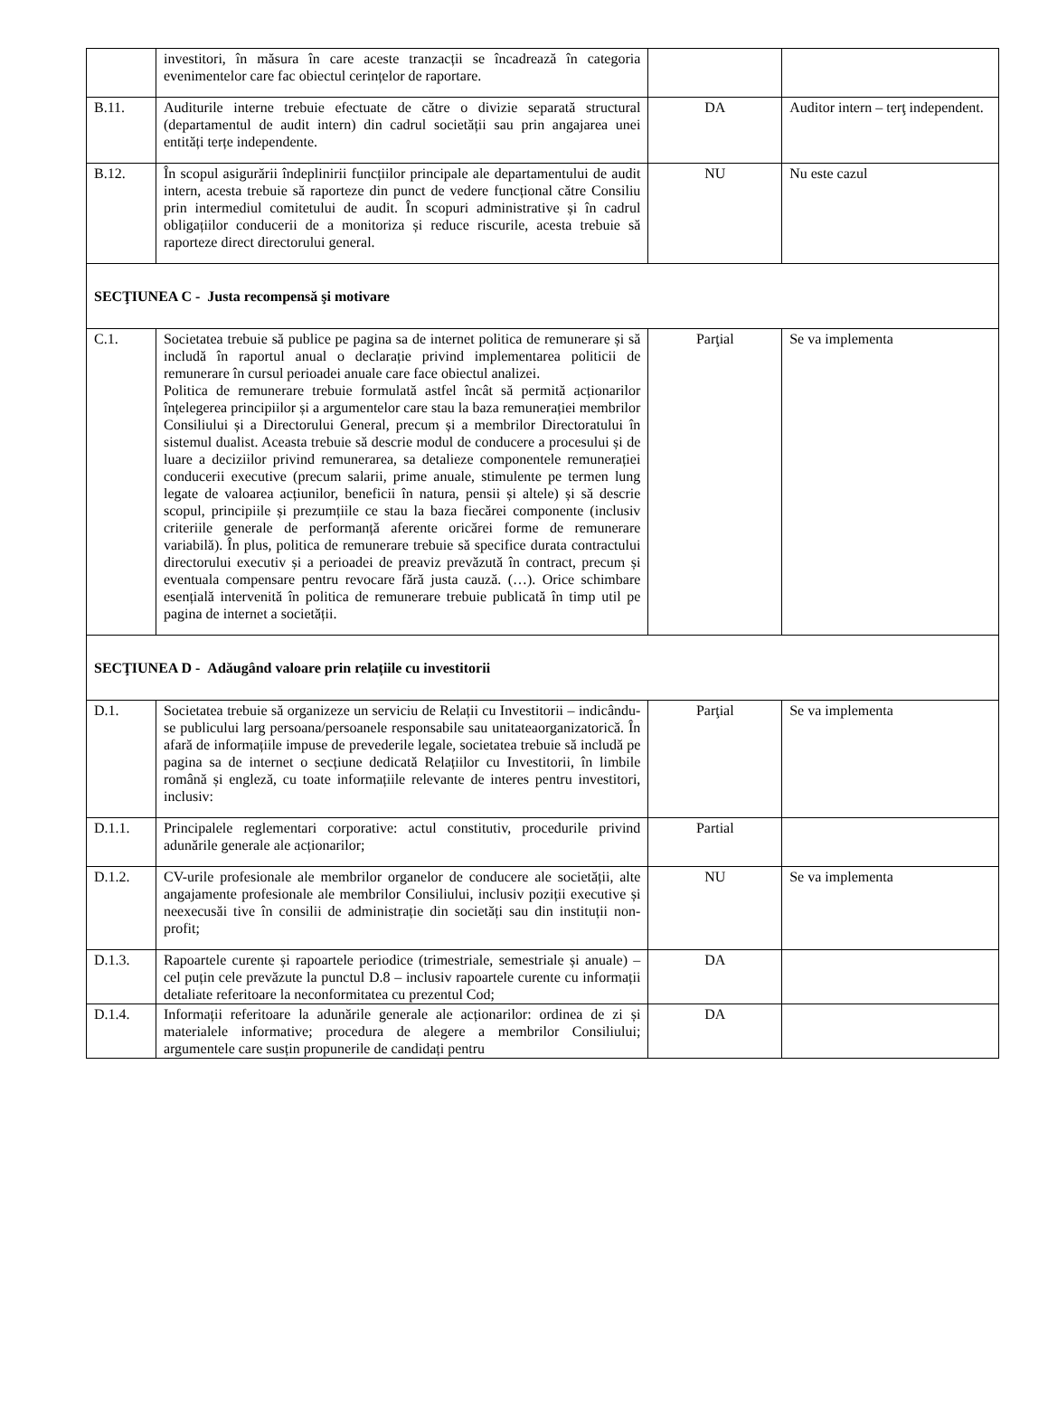| | investitori, în măsura în care aceste tranzacții se încadrează în categoria evenimentelor care fac obiectul cerințelor de raportare. | | |
| B.11. | Auditurile interne trebuie efectuate de către o divizie separată structural (departamentul de audit intern) din cadrul societății sau prin angajarea unei entități terțe independente. | DA | Auditor intern – terţ independent. |
| B.12. | În scopul asigurării îndeplinirii funcțiilor principale ale departamentului de audit intern, acesta trebuie să raporteze din punct de vedere funcțional către Consiliu prin intermediul comitetului de audit. În scopuri administrative și în cadrul obligațiilor conducerii de a monitoriza și reduce riscurile, acesta trebuie să raporteze direct directorului general. | NU | Nu este cazul |
| SECŢIUNEA C - Justa recompensă şi motivare | | | |
| C.1. | Societatea trebuie să publice pe pagina sa de internet politica de remunerare și să includă în raportul anual o declarație privind implementarea politicii de remunerare în cursul perioadei anuale care face obiectul analizei. Politica de remunerare trebuie formulată astfel încât să permită acționarilor înțelegerea principiilor și a argumentelor care stau la baza remunerației membrilor Consiliului și a Directorului General, precum și a membrilor Directoratului în sistemul dualist. Aceasta trebuie să descrie modul de conducere a procesului și de luare a deciziilor privind remunerarea, sa detalieze componentele remunerației conducerii executive (precum salarii, prime anuale, stimulente pe termen lung legate de valoarea acțiunilor, beneficii în natura, pensii și altele) și să descrie scopul, principiile și prezumțiile ce stau la baza fiecărei componente (inclusiv criteriile generale de performanță aferente oricărei forme de remunerare variabilă). În plus, politica de remunerare trebuie să specifice durata contractului directorului executiv și a perioadei de preaviz prevăzută în contract, precum și eventuala compensare pentru revocare fără justa cauză. (…). Orice schimbare esențială intervenită în politica de remunerare trebuie publicată în timp util pe pagina de internet a societății. | Parţial | Se va implementa |
| SECŢIUNEA D - Adăugând valoare prin relațiile cu investitorii | | | |
| D.1. | Societatea trebuie să organizeze un serviciu de Relații cu Investitorii – indicându-se publicului larg persoana/persoanele responsabile sau unitateaorganizatorică. În afară de informațiile impuse de prevederile legale, societatea trebuie să includă pe pagina sa de internet o secțiune dedicată Relațiilor cu Investitorii, în limbile română și engleză, cu toate informațiile relevante de interes pentru investitori, inclusiv: | Parţial | Se va implementa |
| D.1.1. | Principalele reglementari corporative: actul constitutiv, procedurile privind adunările generale ale acționarilor; | Partial | |
| D.1.2. | CV-urile profesionale ale membrilor organelor de conducere ale societății, alte angajamente profesionale ale membrilor Consiliului, inclusiv poziții executive și neexecusăi tive în consilii de administrație din societăți sau din instituții non-profit; | NU | Se va implementa |
| D.1.3. | Rapoartele curente și rapoartele periodice (trimestriale, semestriale și anuale) – cel puțin cele prevăzute la punctul D.8 – inclusiv rapoartele curente cu informații detaliate referitoare la neconformitatea cu prezentul Cod; | DA | |
| D.1.4. | Informații referitoare la adunările generale ale acționarilor: ordinea de zi și materialele informative; procedura de alegere a membrilor Consiliului; argumentele care susțin propunerile de candidați pentru | DA | |